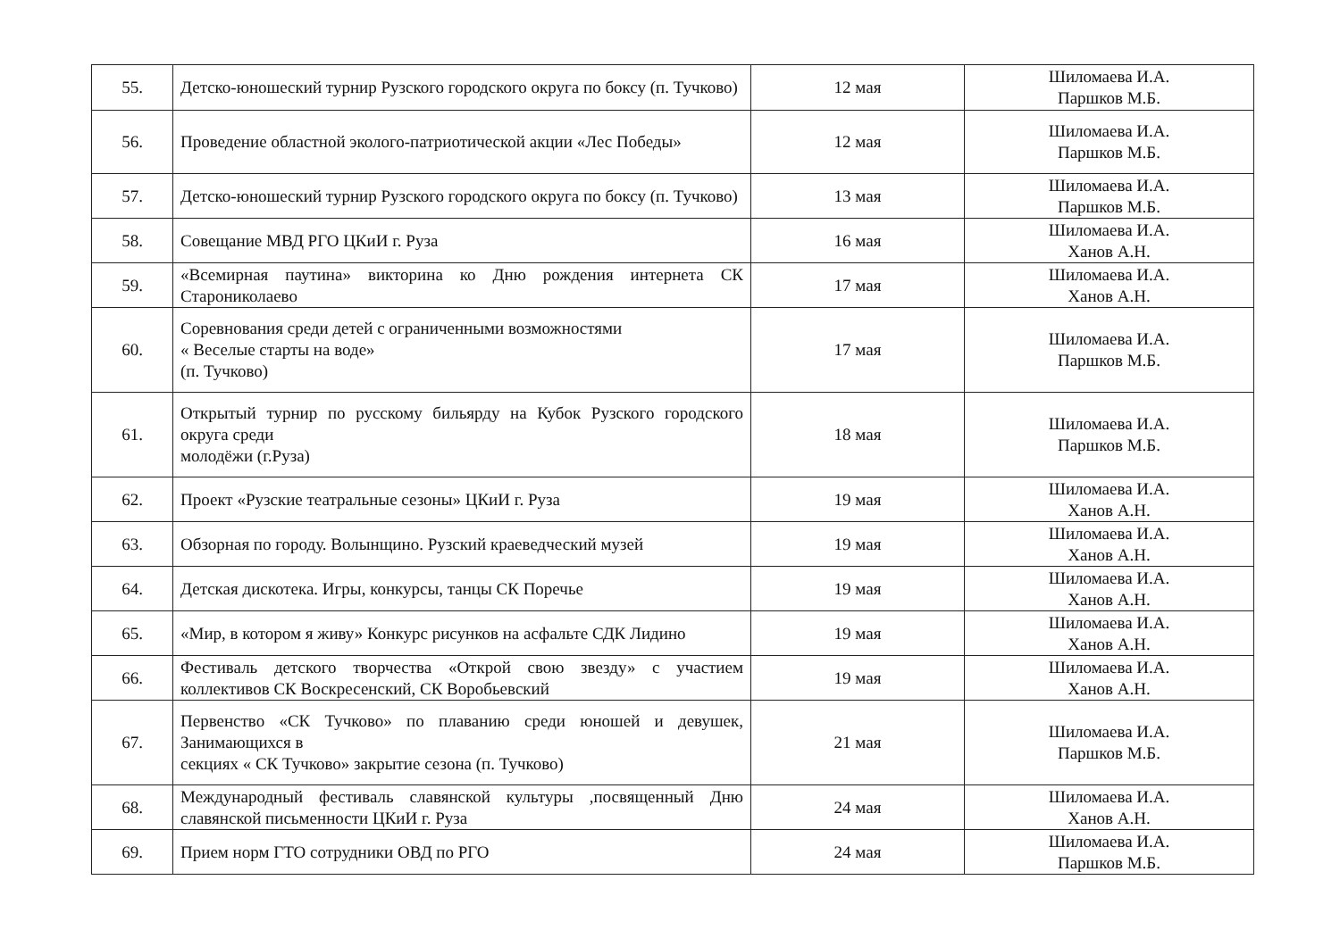| 55. | Детско-юношеский турнир Рузского городского округа по боксу (п. Тучково) | 12 мая | Шиломаева И.А. Паршков М.Б. |
| 56. | Проведение областной эколого-патриотической акции «Лес Победы» | 12 мая | Шиломаева И.А. Паршков М.Б. |
| 57. | Детско-юношеский турнир Рузского городского округа по боксу (п. Тучково) | 13 мая | Шиломаева И.А. Паршков М.Б. |
| 58. | Совещание МВД РГО ЦКиИ г. Руза | 16 мая | Шиломаева И.А. Ханов А.Н. |
| 59. | «Всемирная паутина» викторина ко Дню рождения интернета СК Старониколаево | 17 мая | Шиломаева И.А. Ханов А.Н. |
| 60. | Соревнования среди детей с ограниченными возможностями « Веселые старты на воде» (п. Тучково) | 17 мая | Шиломаева И.А. Паршков М.Б. |
| 61. | Открытый турнир по русскому бильярду на Кубок Рузского городского округа среди молодёжи (г.Руза) | 18 мая | Шиломаева И.А. Паршков М.Б. |
| 62. | Проект «Рузские театральные сезоны» ЦКиИ г. Руза | 19 мая | Шиломаева И.А. Ханов А.Н. |
| 63. | Обзорная по городу. Волынщино. Рузский краеведческий музей | 19 мая | Шиломаева И.А. Ханов А.Н. |
| 64. | Детская дискотека. Игры, конкурсы, танцы СК Поречье | 19 мая | Шиломаева И.А. Ханов А.Н. |
| 65. | «Мир, в котором я живу» Конкурс рисунков на асфальте СДК Лидино | 19 мая | Шиломаева И.А. Ханов А.Н. |
| 66. | Фестиваль детского творчества «Открой свою звезду» с участием коллективов СК Воскресенский, СК Воробьевский | 19 мая | Шиломаева И.А. Ханов А.Н. |
| 67. | Первенство «СК Тучково» по плаванию среди юношей и девушек, Занимающихся в секциях « СК Тучково» закрытие сезона (п. Тучково) | 21 мая | Шиломаева И.А. Паршков М.Б. |
| 68. | Международный фестиваль славянской культуры ,посвященный Дню славянской письменности ЦКиИ г. Руза | 24 мая | Шиломаева И.А. Ханов А.Н. |
| 69. | Прием норм ГТО сотрудники ОВД по РГО | 24 мая | Шиломаева И.А. Паршков М.Б. |